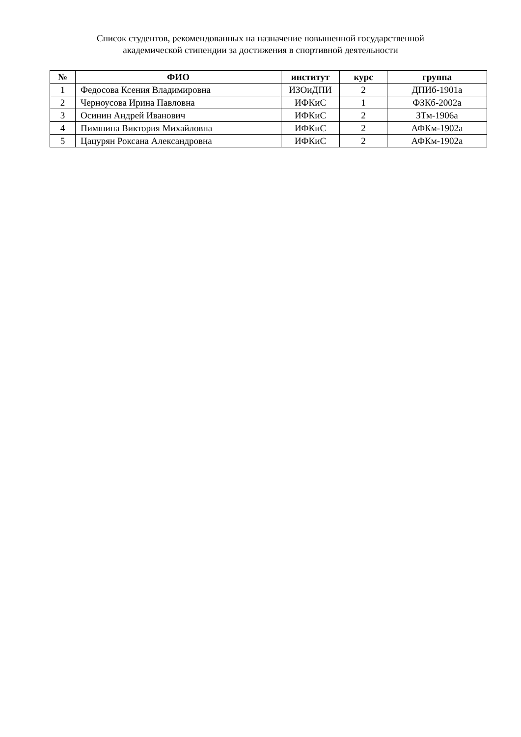Список студентов, рекомендованных на назначение повышенной государственной
академической стипендии за достижения в спортивной деятельности
| № | ФИО | институт | курс | группа |
| --- | --- | --- | --- | --- |
| 1 | Федосова Ксения Владимировна | ИЗОиДПИ | 2 | ДПИб-1901а |
| 2 | Черноусова Ирина Павловна | ИФКиС | 1 | ФЗКб-2002а |
| 3 | Осинин Андрей Иванович | ИФКиС | 2 | ЗТм-1906а |
| 4 | Пимшина Виктория Михайловна | ИФКиС | 2 | АФКм-1902а |
| 5 | Цацурян Роксана Александровна | ИФКиС | 2 | АФКм-1902а |